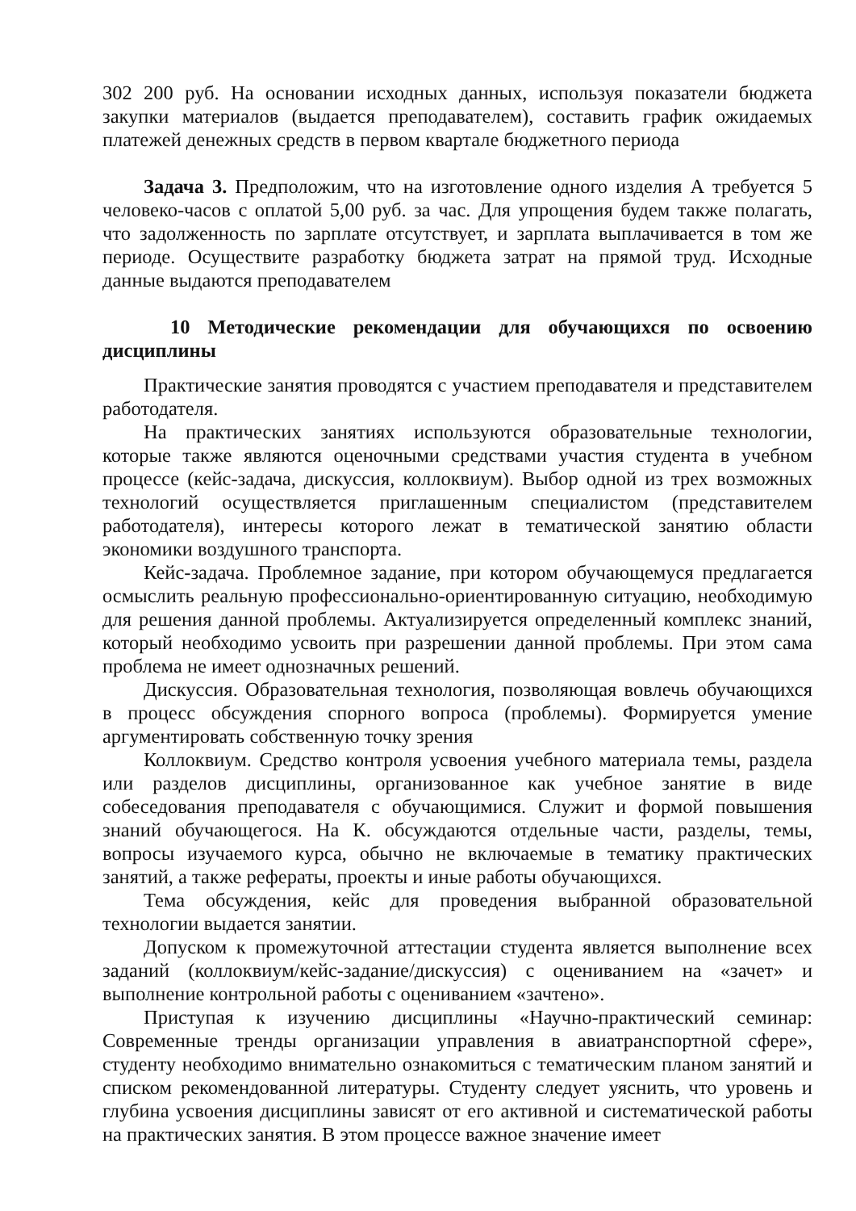302 200 руб. На основании исходных данных, используя показатели бюджета закупки материалов (выдается преподавателем), составить график ожидаемых платежей денежных средств в первом квартале бюджетного периода
Задача 3. Предположим, что на изготовление одного изделия А требуется 5 человеко-часов с оплатой 5,00 руб. за час. Для упрощения будем также полагать, что задолженность по зарплате отсутствует, и зарплата выплачивается в том же периоде. Осуществите разработку бюджета затрат на прямой труд. Исходные данные выдаются преподавателем
10 Методические рекомендации для обучающихся по освоению дисциплины
Практические занятия проводятся с участием преподавателя и представителем работодателя.
На практических занятиях используются образовательные технологии, которые также являются оценочными средствами участия студента в учебном процессе (кейс-задача, дискуссия, коллоквиум). Выбор одной из трех возможных технологий осуществляется приглашенным специалистом (представителем работодателя), интересы которого лежат в тематической занятию области экономики воздушного транспорта.
Кейс-задача. Проблемное задание, при котором обучающемуся предлагается осмыслить реальную профессионально-ориентированную ситуацию, необходимую для решения данной проблемы. Актуализируется определенный комплекс знаний, который необходимо усвоить при разрешении данной проблемы. При этом сама проблема не имеет однозначных решений.
Дискуссия. Образовательная технология, позволяющая вовлечь обучающихся в процесс обсуждения спорного вопроса (проблемы). Формируется умение аргументировать собственную точку зрения
Коллоквиум. Средство контроля усвоения учебного материала темы, раздела или разделов дисциплины, организованное как учебное занятие в виде собеседования преподавателя с обучающимися. Служит и формой повышения знаний обучающегося. На К. обсуждаются отдельные части, разделы, темы, вопросы изучаемого курса, обычно не включаемые в тематику практических занятий, а также рефераты, проекты и иные работы обучающихся.
Тема обсуждения, кейс для проведения выбранной образовательной технологии выдается занятии.
Допуском к промежуточной аттестации студента является выполнение всех заданий (коллоквиум/кейс-задание/дискуссия) с оцениванием на «зачет» и выполнение контрольной работы с оцениванием «зачтено».
Приступая к изучению дисциплины «Научно-практический семинар: Современные тренды организации управления в авиатранспортной сфере», студенту необходимо внимательно ознакомиться с тематическим планом занятий и списком рекомендованной литературы. Студенту следует уяснить, что уровень и глубина усвоения дисциплины зависят от его активной и систематической работы на практических занятия. В этом процессе важное значение имеет